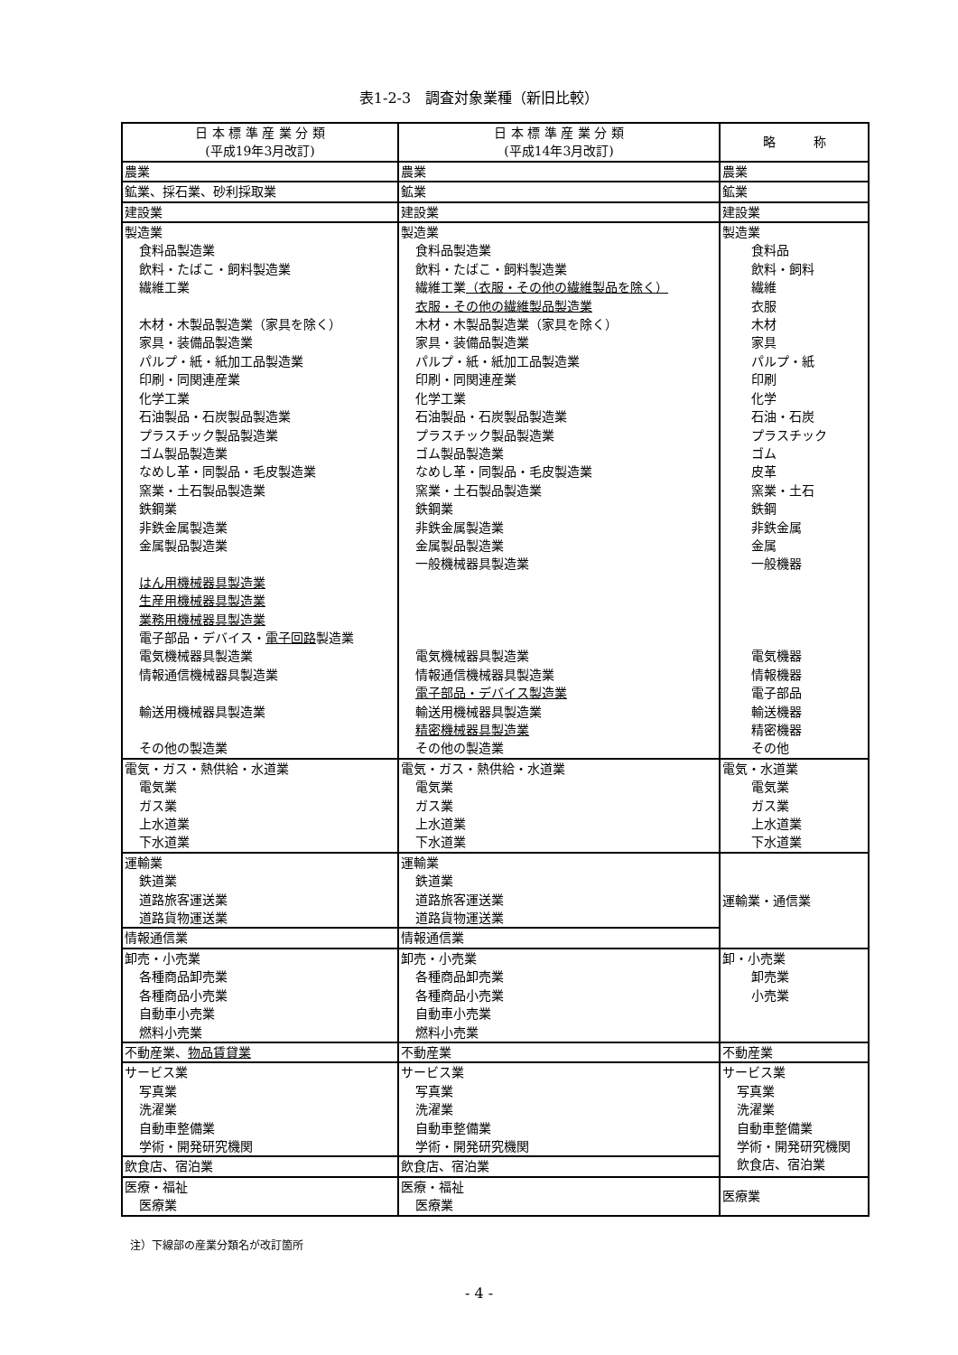表1-2-3　調査対象業種（新旧比較）
| 日 本 標 準 産 業 分 類 (平成19年3月改訂) | 日 本 標 準 産 業 分 類 (平成14年3月改訂) | 略 称 |
| --- | --- | --- |
| 農業 | 農業 | 農業 |
| 鉱業、採石業、砂利採取業 | 鉱業 | 鉱業 |
| 建設業 | 建設業 | 建設業 |
| 製造業 食料品製造業 飲料・たばこ・飼料製造業 繊維工業 木材・木製品製造業（家具を除く） 家具・装備品製造業 パルプ・紙・紙加工品製造業 印刷・同関連産業 化学工業 石油製品・石炭製品製造業 プラスチック製品製造業 ゴム製品製造業 なめし革・同製品・毛皮製造業 窯業・土石製品製造業 鉄鋼業 非鉄金属製造業 金属製品製造業 はん用機械器具製造業 生産用機械器具製造業 業務用機械器具製造業 電子部品・デバイス・ 電子回路 製造業 電気機械器具製造業 情報通信機械器具製造業 輸送用機械器具製造業 その他の製造業 | 製造業 食料品製造業 飲料・たばこ・飼料製造業 繊維工業 （衣服・その他の繊維製品を除く） 衣服・その他の繊維製品製造業 木材・木製品製造業（家具を除く） 家具・装備品製造業 パルプ・紙・紙加工品製造業 印刷・同関連産業 化学工業 石油製品・石炭製品製造業 プラスチック製品製造業 ゴム製品製造業 なめし革・同製品・毛皮製造業 窯業・土石製品製造業 鉄鋼業 非鉄金属製造業 金属製品製造業 一般機械器具製造業 電気機械器具製造業 情報通信機械器具製造業 電子部品・デバイス製造業 輸送用機械器具製造業 精密機械器具製造業 その他の製造業 | 製造業 食料品 飲料・飼料 繊維 衣服 木材 家具 パルプ・紙 印刷 化学 石油・石炭 プラスチック ゴム 皮革 窯業・土石 鉄鋼 非鉄金属 金属 一般機器 電気機器 情報機器 電子部品 輸送機器 精密機器 その他 |
| 電気・ガス・熱供給・水道業 電気業 ガス業 上水道業 下水道業 | 電気・ガス・熱供給・水道業 電気業 ガス業 上水道業 下水道業 | 電気・水道業 電気業 ガス業 上水道業 下水道業 |
| 運輸業 鉄道業 道路旅客運送業 道路貨物運送業 | 運輸業 鉄道業 道路旅客運送業 道路貨物運送業 | 運輸業・通信業 |
| 情報通信業 | 情報通信業 | |
| 卸売・小売業 各種商品卸売業 各種商品小売業 自動車小売業 燃料小売業 | 卸売・小売業 各種商品卸売業 各種商品小売業 自動車小売業 燃料小売業 | 卸・小売業 卸売業 小売業 |
| 不動産業、 物品賃貸業 | 不動産業 | 不動産業 |
| サービス業 写真業 洗濯業 自動車整備業 学術・開発研究機関 | サービス業 写真業 洗濯業 自動車整備業 学術・開発研究機関 | サービス業 写真業 洗濯業 自動車整備業 学術・開発研究機関 飲食店、宿泊業 |
| 飲食店、宿泊業 | 飲食店、宿泊業 | |
| 医療・福祉 医療業 | 医療・福祉 医療業 | 医療業 |
注）下線部の産業分類名が改訂箇所
- 4 -